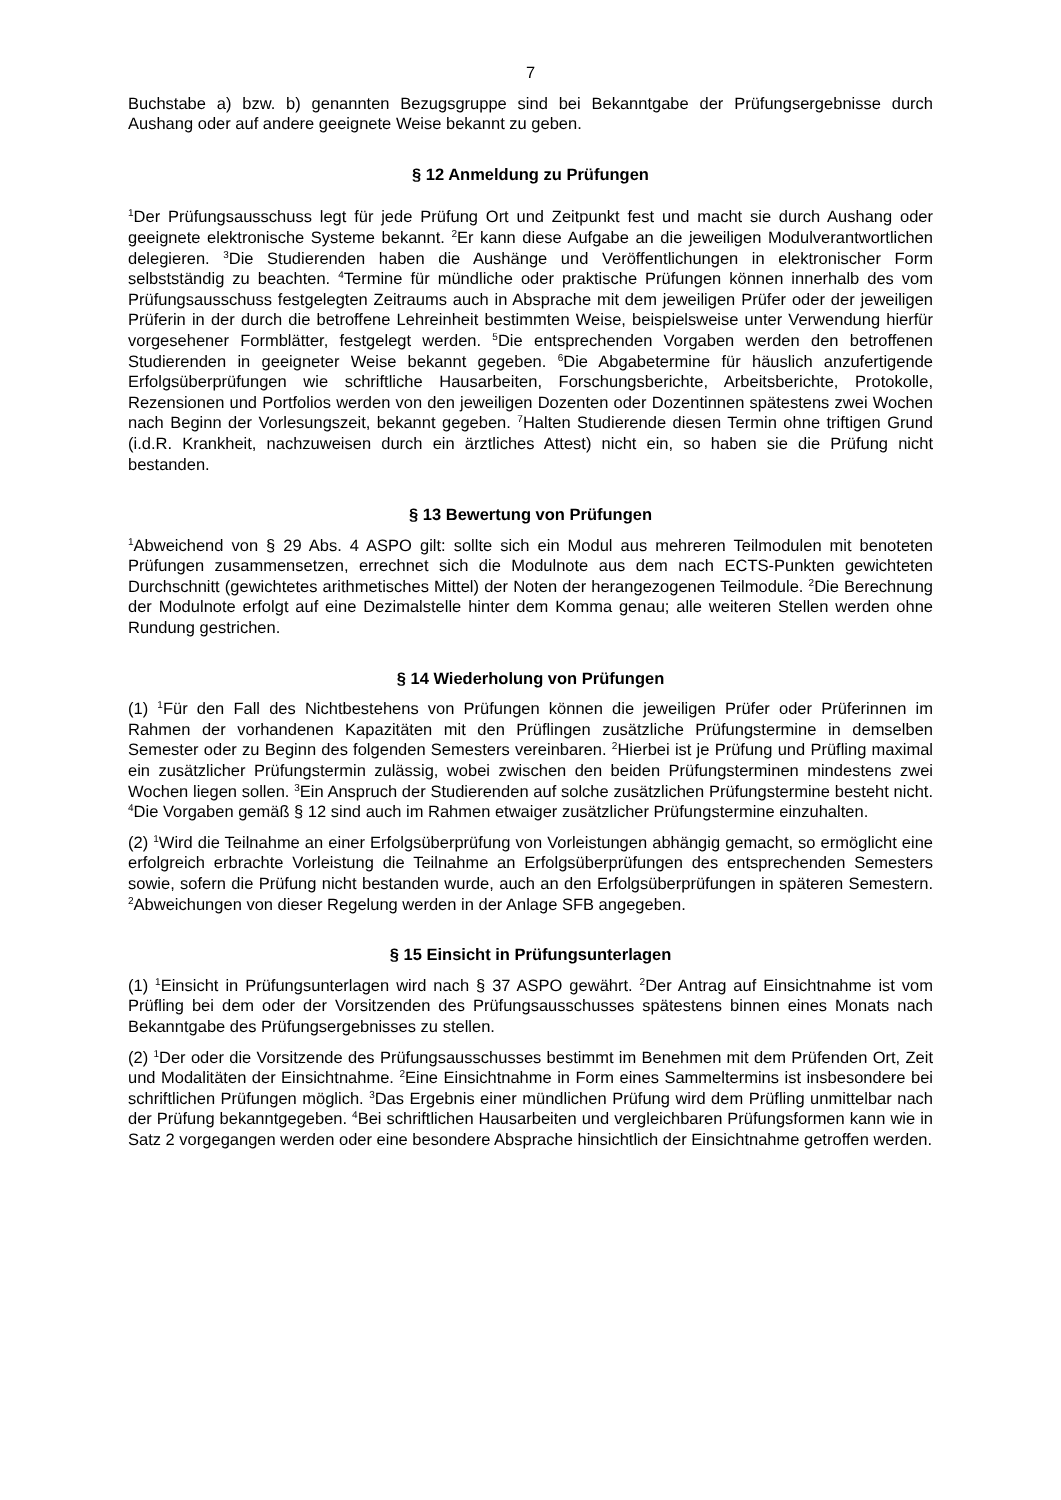7
Buchstabe a) bzw. b) genannten Bezugsgruppe sind bei Bekanntgabe der Prüfungsergebnisse durch Aushang oder auf andere geeignete Weise bekannt zu geben.
§ 12 Anmeldung zu Prüfungen
<sup>1</sup> Der Prüfungsausschuss legt für jede Prüfung Ort und Zeitpunkt fest und macht sie durch Aushang oder geeignete elektronische Systeme bekannt. <sup>2</sup>Er kann diese Aufgabe an die jeweiligen Modulverantwortlichen delegieren. <sup>3</sup>Die Studierenden haben die Aushänge und Veröffentlichungen in elektronischer Form selbstständig zu beachten. <sup>4</sup>Termine für mündliche oder praktische Prüfungen können innerhalb des vom Prüfungsausschuss festgelegten Zeitraums auch in Absprache mit dem jeweiligen Prüfer oder der jeweiligen Prüferin in der durch die betroffene Lehreinheit bestimmten Weise, beispielsweise unter Verwendung hierfür vorgesehener Formblätter, festgelegt werden. <sup>5</sup>Die entsprechenden Vorgaben werden den betroffenen Studierenden in geeigneter Weise bekannt gegeben. <sup>6</sup>Die Abgabetermine für häuslich anzufertigende Erfolgsüberprüfungen wie schriftliche Hausarbeiten, Forschungsberichte, Arbeitsberichte, Protokolle, Rezensionen und Portfolios werden von den jeweiligen Dozenten oder Dozentinnen spätestens zwei Wochen nach Beginn der Vorlesungszeit, bekannt gegeben. <sup>7</sup>Halten Studierende diesen Termin ohne triftigen Grund (i.d.R. Krankheit, nachzuweisen durch ein ärztliches Attest) nicht ein, so haben sie die Prüfung nicht bestanden.
§ 13 Bewertung von Prüfungen
<sup>1</sup> Abweichend von § 29 Abs. 4 ASPO gilt: sollte sich ein Modul aus mehreren Teilmodulen mit benoteten Prüfungen zusammensetzen, errechnet sich die Modulnote aus dem nach ECTS-Punkten gewichteten Durchschnitt (gewichtetes arithmetisches Mittel) der Noten der herangezogenen Teilmodule. <sup>2</sup>Die Berechnung der Modulnote erfolgt auf eine Dezimalstelle hinter dem Komma genau; alle weiteren Stellen werden ohne Rundung gestrichen.
§ 14 Wiederholung von Prüfungen
(1) <sup>1</sup>Für den Fall des Nichtbestehens von Prüfungen können die jeweiligen Prüfer oder Prüferinnen im Rahmen der vorhandenen Kapazitäten mit den Prüflingen zusätzliche Prüfungstermine in demselben Semester oder zu Beginn des folgenden Semesters vereinbaren. <sup>2</sup>Hierbei ist je Prüfung und Prüfling maximal ein zusätzlicher Prüfungstermin zulässig, wobei zwischen den beiden Prüfungsterminen mindestens zwei Wochen liegen sollen. <sup>3</sup>Ein Anspruch der Studierenden auf solche zusätzlichen Prüfungstermine besteht nicht. <sup>4</sup>Die Vorgaben gemäß § 12 sind auch im Rahmen etwaiger zusätzlicher Prüfungstermine einzuhalten.
(2) <sup>1</sup>Wird die Teilnahme an einer Erfolgsüberprüfung von Vorleistungen abhängig gemacht, so ermöglicht eine erfolgreich erbrachte Vorleistung die Teilnahme an Erfolgsüberprüfungen des entsprechenden Semesters sowie, sofern die Prüfung nicht bestanden wurde, auch an den Erfolgsüberprüfungen in späteren Semestern. <sup>2</sup>Abweichungen von dieser Regelung werden in der Anlage SFB angegeben.
§ 15 Einsicht in Prüfungsunterlagen
(1) <sup>1</sup>Einsicht in Prüfungsunterlagen wird nach § 37 ASPO gewährt. <sup>2</sup>Der Antrag auf Einsichtnahme ist vom Prüfling bei dem oder der Vorsitzenden des Prüfungsausschusses spätestens binnen eines Monats nach Bekanntgabe des Prüfungsergebnisses zu stellen.
(2) <sup>1</sup>Der oder die Vorsitzende des Prüfungsausschusses bestimmt im Benehmen mit dem Prüfenden Ort, Zeit und Modalitäten der Einsichtnahme. <sup>2</sup>Eine Einsichtnahme in Form eines Sammeltermins ist insbesondere bei schriftlichen Prüfungen möglich. <sup>3</sup>Das Ergebnis einer mündlichen Prüfung wird dem Prüfling unmittelbar nach der Prüfung bekanntgegeben. <sup>4</sup>Bei schriftlichen Hausarbeiten und vergleichbaren Prüfungsformen kann wie in Satz 2 vorgegangen werden oder eine besondere Absprache hinsichtlich der Einsichtnahme getroffen werden.